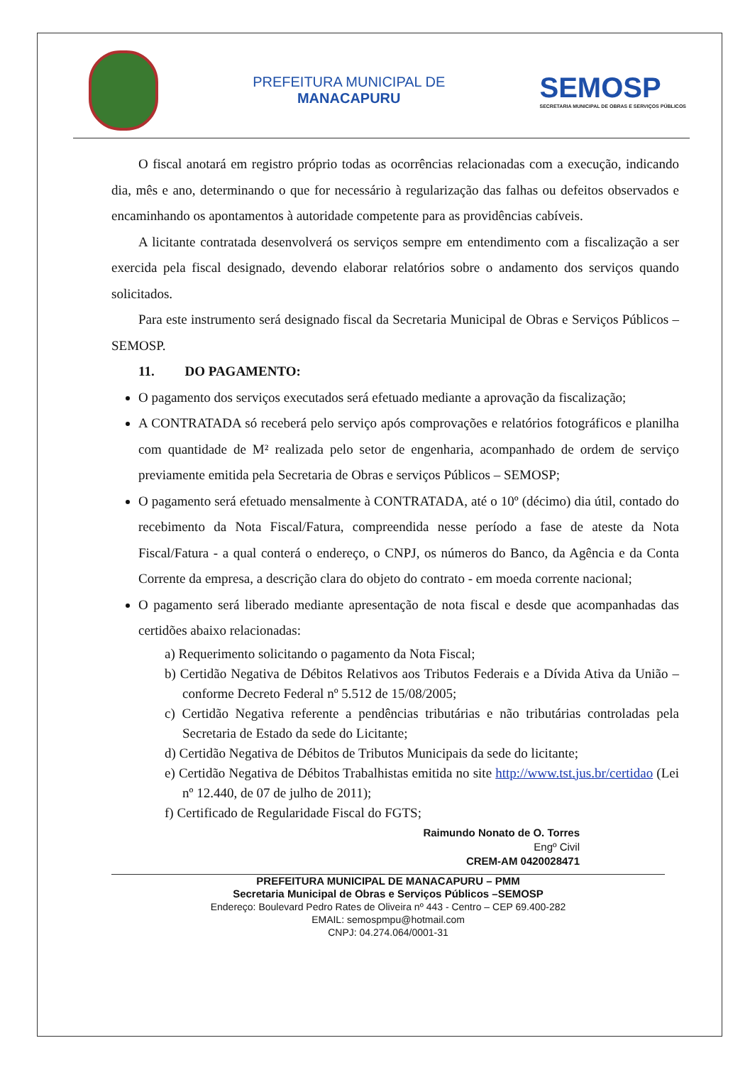PREFEITURA MUNICIPAL DE
MANACAPURU
SEMOSP
SECRETARIA MUNICIPAL DE OBRAS E SERVIÇOS PÚBLICOS
O fiscal anotará em registro próprio todas as ocorrências relacionadas com a execução, indicando dia, mês e ano, determinando o que for necessário à regularização das falhas ou defeitos observados e encaminhando os apontamentos à autoridade competente para as providências cabíveis.
A licitante contratada desenvolverá os serviços sempre em entendimento com a fiscalização a ser exercida pela fiscal designado, devendo elaborar relatórios sobre o andamento dos serviços quando solicitados.
Para este instrumento será designado fiscal da Secretaria Municipal de Obras e Serviços Públicos – SEMOSP.
11. DO PAGAMENTO:
O pagamento dos serviços executados será efetuado mediante a aprovação da fiscalização;
A CONTRATADA só receberá pelo serviço após comprovações e relatórios fotográficos e planilha com quantidade de M² realizada pelo setor de engenharia, acompanhado de ordem de serviço previamente emitida pela Secretaria de Obras e serviços Públicos – SEMOSP;
O pagamento será efetuado mensalmente à CONTRATADA, até o 10º (décimo) dia útil, contado do recebimento da Nota Fiscal/Fatura, compreendida nesse período a fase de ateste da Nota Fiscal/Fatura - a qual conterá o endereço, o CNPJ, os números do Banco, da Agência e da Conta Corrente da empresa, a descrição clara do objeto do contrato - em moeda corrente nacional;
O pagamento será liberado mediante apresentação de nota fiscal e desde que acompanhadas das certidões abaixo relacionadas:
a) Requerimento solicitando o pagamento da Nota Fiscal;
b) Certidão Negativa de Débitos Relativos aos Tributos Federais e a Dívida Ativa da União – conforme Decreto Federal nº 5.512 de 15/08/2005;
c) Certidão Negativa referente a pendências tributárias e não tributárias controladas pela Secretaria de Estado da sede do Licitante;
d) Certidão Negativa de Débitos de Tributos Municipais da sede do licitante;
e) Certidão Negativa de Débitos Trabalhistas emitida no site http://www.tst.jus.br/certidao (Lei nº 12.440, de 07 de julho de 2011);
f) Certificado de Regularidade Fiscal do FGTS;
Raimundo Nonato de O. Torres
Engº Civil
CREM-AM 0420028471
PREFEITURA MUNICIPAL DE MANACAPURU – PMM
Secretaria Municipal de Obras e Serviços Públicos –SEMOSP
Endereço: Boulevard Pedro Rates de Oliveira nº 443 - Centro – CEP 69.400-282
EMAIL: semospmpu@hotmail.com
CNPJ: 04.274.064/0001-31